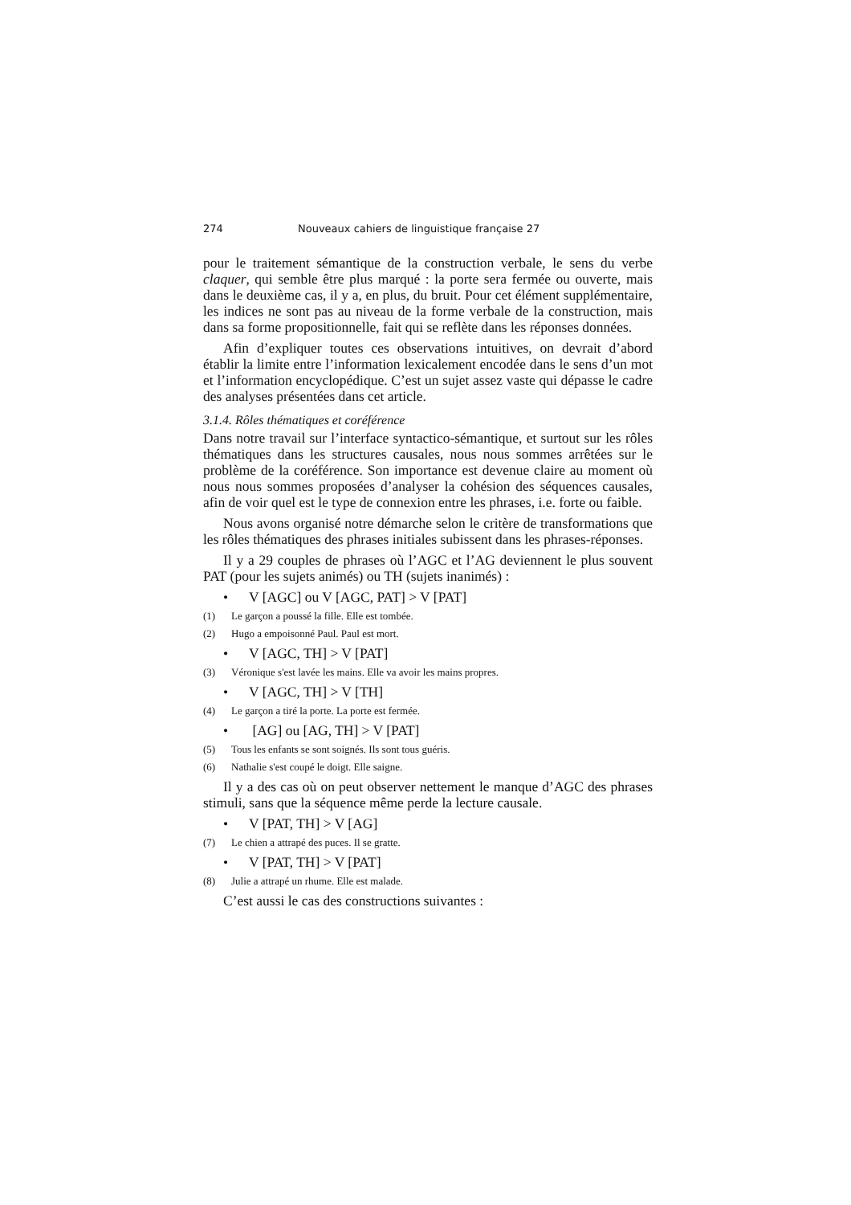274 Nouveaux cahiers de linguistique française 27
pour le traitement sémantique de la construction verbale, le sens du verbe claquer, qui semble être plus marqué : la porte sera fermée ou ouverte, mais dans le deuxième cas, il y a, en plus, du bruit. Pour cet élément supplémentaire, les indices ne sont pas au niveau de la forme verbale de la construction, mais dans sa forme propositionnelle, fait qui se reflète dans les réponses données.
Afin d’expliquer toutes ces observations intuitives, on devrait d’abord établir la limite entre l’information lexicalement encodée dans le sens d’un mot et l’information encyclopédique. C’est un sujet assez vaste qui dépasse le cadre des analyses présentées dans cet article.
3.1.4. Rôles thématiques et coréférence
Dans notre travail sur l’interface syntactico-sémantique, et surtout sur les rôles thématiques dans les structures causales, nous nous sommes arrêtées sur le problème de la coréférence. Son importance est devenue claire au moment où nous nous sommes proposées d’analyser la cohésion des séquences causales, afin de voir quel est le type de connexion entre les phrases, i.e. forte ou faible.
Nous avons organisé notre démarche selon le critère de transformations que les rôles thématiques des phrases initiales subissent dans les phrases-réponses.
Il y a 29 couples de phrases où l’AGC et l’AG deviennent le plus souvent PAT (pour les sujets animés) ou TH (sujets inanimés) :
• V [AGC] ou V [AGC, PAT] > V [PAT]
(1) Le garçon a poussé la fille. Elle est tombée.
(2) Hugo a empoisonné Paul. Paul est mort.
• V [AGC, TH] > V [PAT]
(3) Véronique s'est lavée les mains. Elle va avoir les mains propres.
• V [AGC, TH] > V [TH]
(4) Le garçon a tiré la porte. La porte est fermée.
• [AG] ou [AG, TH] > V [PAT]
(5) Tous les enfants se sont soignés. Ils sont tous guéris.
(6) Nathalie s'est coupé le doigt. Elle saigne.
Il y a des cas où on peut observer nettement le manque d’AGC des phrases stimuli, sans que la séquence même perde la lecture causale.
• V [PAT, TH] > V [AG]
(7) Le chien a attrapé des puces. Il se gratte.
• V [PAT, TH] > V [PAT]
(8) Julie a attrapé un rhume. Elle est malade.
C’est aussi le cas des constructions suivantes :